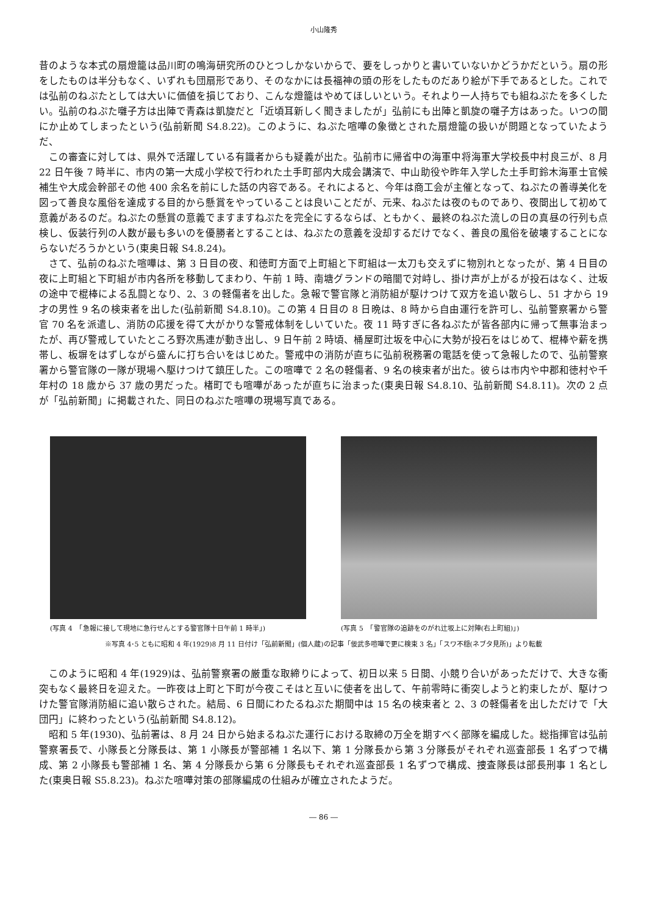小山隆秀
昔のような本式の扇燈籠は品川町の鳴海研究所のひとつしかないからで、要をしっかりと書いていないかどうかだという。扇の形をしたものは半分もなく、いずれも団扇形であり、そのなかには長福神の頭の形をしたものだあり絵が下手であるとした。これでは弘前のねぷたとしては大いに価値を損じており、こんな燈籠はやめてほしいという。それより一人持ちでも組ねぷたを多くしたい。弘前のねぷた囃子方は出陣で青森は凱旋だと「近頃耳新しく聞きましたが」弘前にも出陣と凱旋の囃子方はあった。いつの間にか止めてしまったという(弘前新聞 S4.8.22)。このように、ねぷた喧嘩の象徴とされた扇燈籠の扱いが問題となっていたようだ、
この審査に対しては、県外で活躍している有識者からも疑義が出た。弘前市に帰省中の海軍中将海軍大学校長中村良三が、8 月 22 日午後 7 時半に、市内の第一大成小学校で行われた土手町部内大成会講演で、中山助役や昨年入学した土手町鈴木海軍士官候補生や大成会幹部その他 400 余名を前にした話の内容である。それによると、今年は商工会が主催となって、ねぷたの善導美化を図って善良な風俗を達成する目的から懸賞をやっていることは良いことだが、元来、ねぷたは夜のものであり、夜間出して初めて意義があるのだ。ねぷたの懸賞の意義でますますねぷたを完全にするならば、ともかく、最終のねぷた流しの日の真昼の行列も点検し、仮装行列の人数が最も多いのを優勝者とすることは、ねぷたの意義を没却するだけでなく、善良の風俗を破壊することにならないだろうかという(東奥日報 S4.8.24)。
さて、弘前のねぷた喧嘩は、第 3 日目の夜、和徳町方面で上町組と下町組は一太刀も交えずに物別れとなったが、第 4 日目の夜に上町組と下町組が市内各所を移動してまわり、午前 1 時、南塘グランドの暗闇で対峙し、掛け声が上がるが投石はなく、辻坂の途中で棍棒による乱闘となり、2、3 の軽傷者を出した。急報で警官隊と消防組が駆けつけて双方を追い散らし、51 才から 19 才の男性 9 名の検束者を出した(弘前新聞 S4.8.10)。この第 4 日目の 8 日晩は、8 時から自由運行を許可し、弘前警察署から警官 70 名を派遣し、消防の応援を得て大がかりな警戒体制をしいていた。夜 11 時すぎに各ねぷたが皆各部内に帰って無事治まったが、再び警戒していたところ野次馬連が動き出し、9 日午前 2 時頃、桶屋町辻坂を中心に大勢が投石をはじめて、棍棒や薪を携帯し、板塀をはずしながら盛んに打ち合いをはじめた。警戒中の消防が直ちに弘前税務署の電話を使って急報したので、弘前警察署から警官隊の一隊が現場へ駆けつけて鎮圧した。この喧嘩で 2 名の軽傷者、9 名の検束者が出た。彼らは市内や中郡和徳村や千年村の 18 歳から 37 歳の男だった。楮町でも喧嘩があったが直ちに治まった(東奥日報 S4.8.10、弘前新聞 S4.8.11)。次の 2 点が「弘前新聞」に掲載された、同日のねぷた喧嘩の現場写真である。
(写真 4　「急報に接して現地に急行せんとする警官隊十日午前 1 時半」)
(写真 5　「警官隊の追跡をのがれ辻坂上に対陣(右上町組)」)
※写真 4･5 ともに昭和 4 年(1929)8 月 11 日付け「弘前新聞」(個人蔵)の記事「佞武多喧嘩で更に検束 3 名」「スワ不穏(ネブタ見所)」より転載
このように昭和 4 年(1929)は、弘前警察署の厳重な取締りによって、初日以来 5 日間、小競り合いがあっただけで、大きな衝突もなく最終日を迎えた。一昨夜は上町と下町が今夜こそはと互いに使者を出して、午前零時に衝突しようと約束したが、駆けつけた警官隊消防組に追い散らされた。結局、6 日間にわたるねぷた期間中は 15 名の検束者と 2、3 の軽傷者を出しただけで「大団円」に終わったという(弘前新聞 S4.8.12)。
昭和 5 年(1930)、弘前署は、8 月 24 日から始まるねぷた運行における取締の万全を期すべく部隊を編成した。総指揮官は弘前警察署長で、小隊長と分隊長は、第 1 小隊長が警部補 1 名以下、第 1 分隊長から第 3 分隊長がそれぞれ巡査部長 1 名ずつで構成、第 2 小隊長も警部補 1 名、第 4 分隊長から第 6 分隊長もそれぞれ巡査部長 1 名ずつで構成、捜査隊長は部長刑事 1 名とした(東奥日報 S5.8.23)。ねぷた喧嘩対策の部隊編成の仕組みが確立されたようだ。
― 86 ―